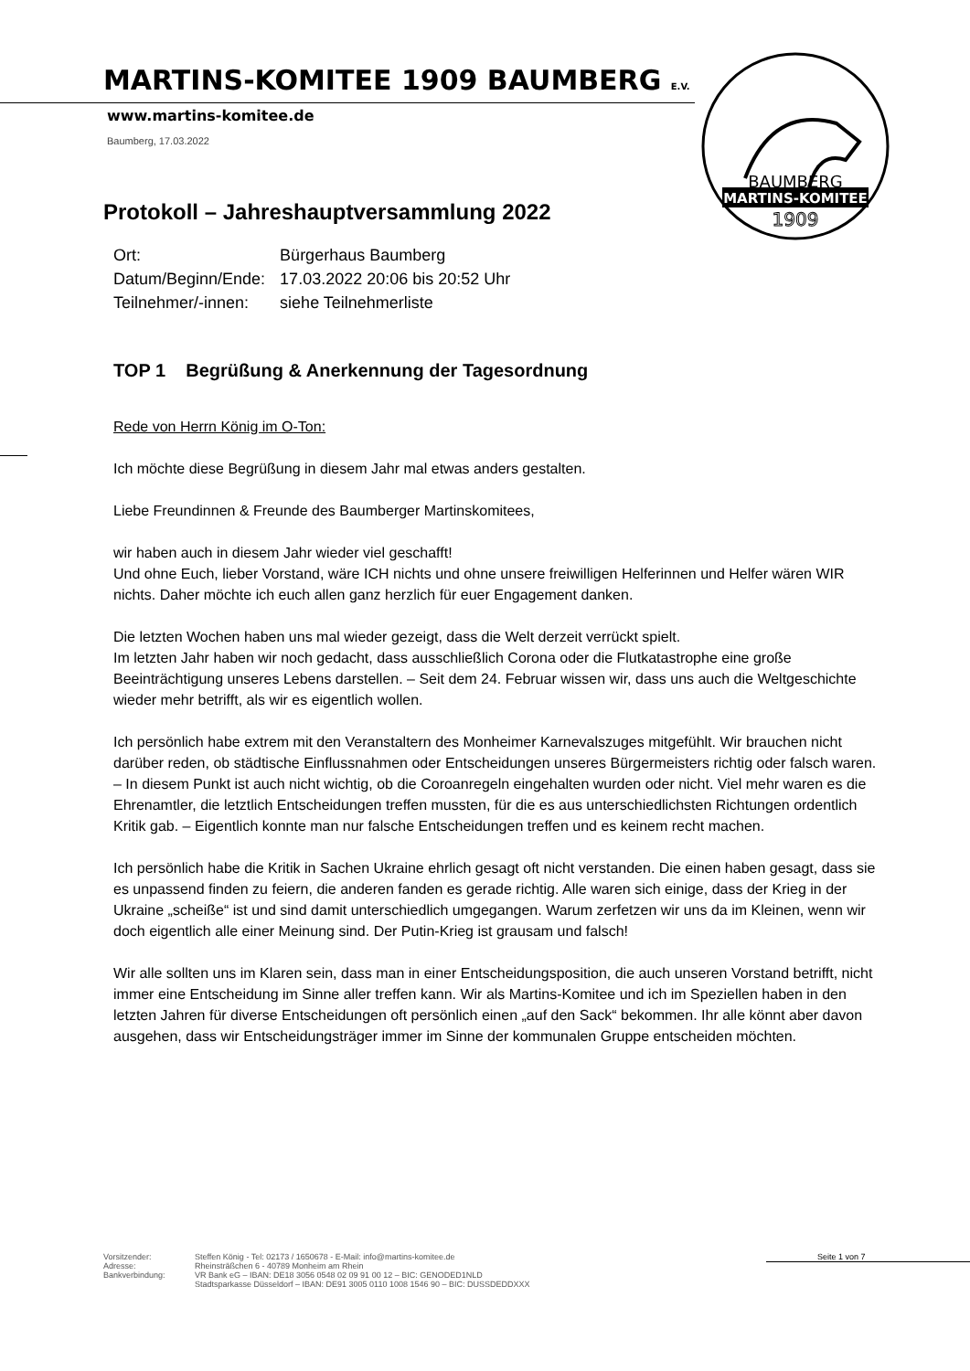BAUMBERG
MARTINS-KOMITEE
1909
MARTINS-KOMITEE 1909 BAUMBERG E.V.
www.martins-komitee.de
Baumberg, 17.03.2022
Protokoll – Jahreshauptversammlung 2022
| Ort: | Bürgerhaus Baumberg |
| Datum/Beginn/Ende: | 17.03.2022 20:06 bis 20:52 Uhr |
| Teilnehmer/-innen: | siehe Teilnehmerliste |
TOP 1 Begrüßung & Anerkennung der Tagesordnung
Rede von Herrn König im O-Ton:
Ich möchte diese Begrüßung in diesem Jahr mal etwas anders gestalten.
Liebe Freundinnen & Freunde des Baumberger Martinskomitees,
wir haben auch in diesem Jahr wieder viel geschafft!
Und ohne Euch, lieber Vorstand, wäre ICH nichts und ohne unsere freiwilligen Helferinnen und Helfer wären WIR nichts. Daher möchte ich euch allen ganz herzlich für euer Engagement danken.
Die letzten Wochen haben uns mal wieder gezeigt, dass die Welt derzeit verrückt spielt.
Im letzten Jahr haben wir noch gedacht, dass ausschließlich Corona oder die Flutkatastrophe eine große Beeinträchtigung unseres Lebens darstellen. – Seit dem 24. Februar wissen wir, dass uns auch die Weltgeschichte wieder mehr betrifft, als wir es eigentlich wollen.
Ich persönlich habe extrem mit den Veranstaltern des Monheimer Karnevalszuges mitgefühlt. Wir brauchen nicht darüber reden, ob städtische Einflussnahmen oder Entscheidungen unseres Bürgermeisters richtig oder falsch waren. – In diesem Punkt ist auch nicht wichtig, ob die Coroanregeln eingehalten wurden oder nicht. Viel mehr waren es die Ehrenamtler, die letztlich Entscheidungen treffen mussten, für die es aus unterschiedlichsten Richtungen ordentlich Kritik gab. – Eigentlich konnte man nur falsche Entscheidungen treffen und es keinem recht machen.
Ich persönlich habe die Kritik in Sachen Ukraine ehrlich gesagt oft nicht verstanden. Die einen haben gesagt, dass sie es unpassend finden zu feiern, die anderen fanden es gerade richtig. Alle waren sich einige, dass der Krieg in der Ukraine „scheiße“ ist und sind damit unterschiedlich umgegangen. Warum zerfetzen wir uns da im Kleinen, wenn wir doch eigentlich alle einer Meinung sind. Der Putin-Krieg ist grausam und falsch!
Wir alle sollten uns im Klaren sein, dass man in einer Entscheidungsposition, die auch unseren Vorstand betrifft, nicht immer eine Entscheidung im Sinne aller treffen kann. Wir als Martins-Komitee und ich im Speziellen haben in den letzten Jahren für diverse Entscheidungen oft persönlich einen „auf den Sack“ bekommen. Ihr alle könnt aber davon ausgehen, dass wir Entscheidungsträger immer im Sinne der kommunalen Gruppe entscheiden möchten.
Vorsitzender:
Adresse:
Bankverbindung:
Steffen König - Tel: 02173 / 1650678 - E-Mail: info@martins-komitee.de
Rheinsträßchen 6 - 40789 Monheim am Rhein
VR Bank eG – IBAN: DE18 3056 0548 02 09 91 00 12 – BIC: GENODED1NLD
Stadtsparkasse Düsseldorf – IBAN: DE91 3005 0110 1008 1546 90 – BIC: DUSSDEDDXXX
Seite 1 von 7